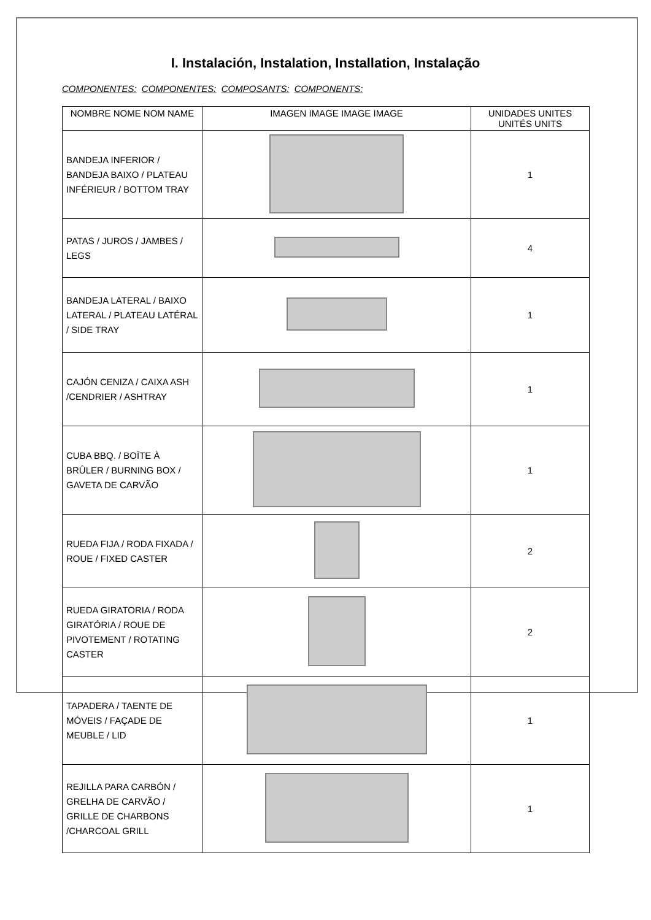I. Instalación, Instalation, Installation, Instalação
COMPONENTES: COMPONENTES: COMPOSANTS: COMPONENTS:
| NOMBRE NOME NOM NAME | IMAGEN IMAGE IMAGE IMAGE | UNIDADES UNITES UNITÉS UNITS |
| --- | --- | --- |
| BANDEJA INFERIOR / BANDEJA BAIXO / PLATEAU INFÉRIEUR / BOTTOM TRAY | | 1 |
| PATAS / JUROS / JAMBES / LEGS | | 4 |
| BANDEJA LATERAL / BAIXO LATERAL / PLATEAU LATÉRAL / SIDE TRAY | | 1 |
| CAJÓN CENIZA / CAIXA ASH /CENDRIER / ASHTRAY | | 1 |
| CUBA BBQ. / BOÎTE À BRÛLER / BURNING BOX / GAVETA DE CARVÃO | | 1 |
| RUEDA FIJA / RODA FIXADA / ROUE / FIXED CASTER | | 2 |
| RUEDA GIRATORIA / RODA GIRATÓRIA / ROUE DE PIVOTEMENT / ROTATING CASTER | | 2 |
| TAPADERA / TAENTE DE MÓVEIS / FAÇADE DE MEUBLE / LID | | 1 |
| REJILLA PARA CARBÓN / GRELHA DE CARVÃO / GRILLE DE CHARBONS /CHARCOAL GRILL | | 1 |